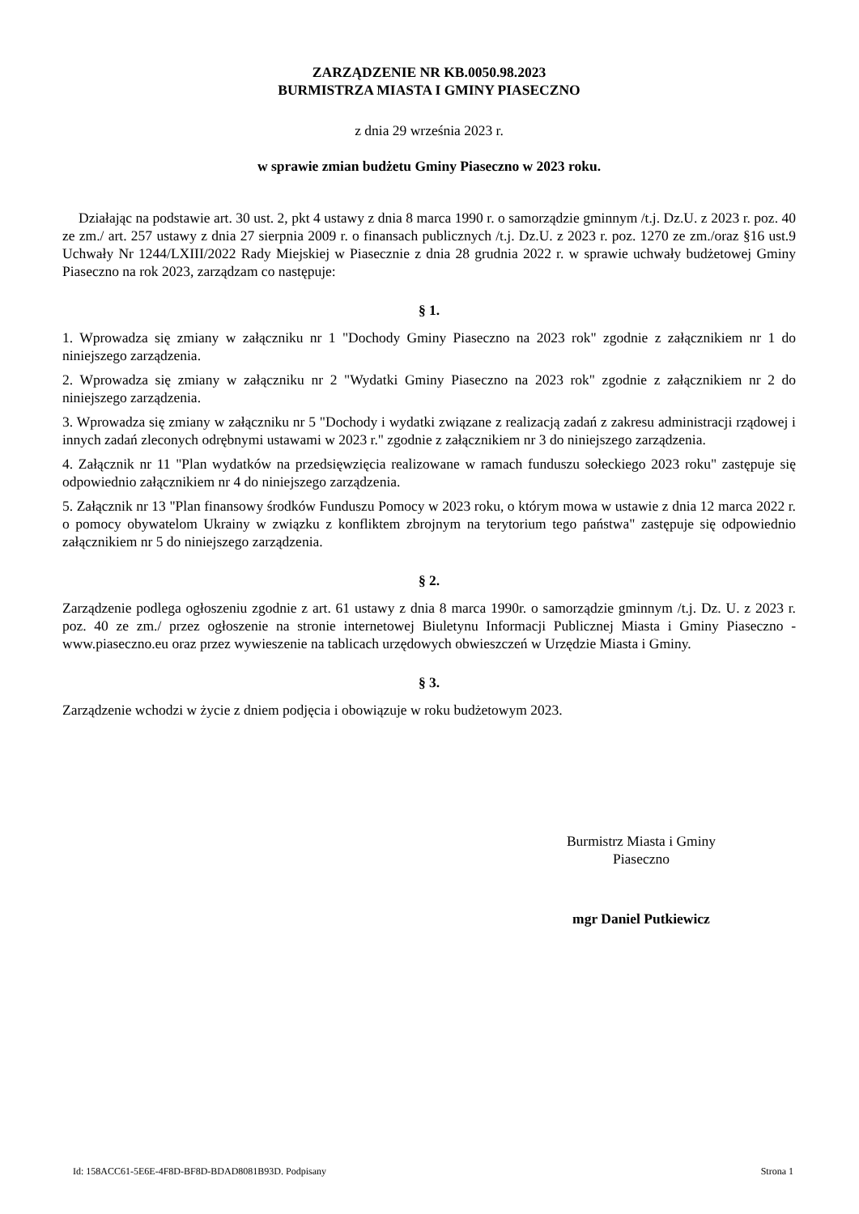ZARZĄDZENIE NR KB.0050.98.2023
BURMISTRZA MIASTA I GMINY PIASECZNO
z dnia 29 września 2023 r.
w sprawie zmian budżetu Gminy Piaseczno w 2023 roku.
Działając na podstawie art. 30 ust. 2, pkt 4 ustawy z dnia 8 marca 1990 r. o samorządzie gminnym /t.j. Dz.U. z 2023 r. poz. 40 ze zm./ art. 257 ustawy z dnia 27 sierpnia 2009 r. o finansach publicznych /t.j. Dz.U. z 2023 r. poz. 1270 ze zm./oraz §16 ust.9 Uchwały Nr 1244/LXIII/2022 Rady Miejskiej w Piasecznie z dnia 28 grudnia 2022 r. w sprawie uchwały budżetowej Gminy Piaseczno na rok 2023, zarządzam co następuje:
§ 1.
1. Wprowadza się zmiany w załączniku nr 1 "Dochody Gminy Piaseczno na 2023 rok" zgodnie z załącznikiem nr 1 do niniejszego zarządzenia.
2. Wprowadza się zmiany w załączniku nr 2 "Wydatki Gminy Piaseczno na 2023 rok" zgodnie z załącznikiem nr 2 do niniejszego zarządzenia.
3. Wprowadza się zmiany w załączniku nr 5 "Dochody i wydatki związane z realizacją zadań z zakresu administracji rządowej i innych zadań zleconych odrębnymi ustawami w 2023 r." zgodnie z załącznikiem nr 3 do niniejszego zarządzenia.
4. Załącznik nr 11 "Plan wydatków na przedsięwzięcia realizowane w ramach funduszu sołeckiego 2023 roku" zastępuje się odpowiednio załącznikiem nr 4 do niniejszego zarządzenia.
5. Załącznik nr 13 "Plan finansowy środków Funduszu Pomocy w 2023 roku, o którym mowa w ustawie z dnia 12 marca 2022 r. o pomocy obywatelom Ukrainy w związku z konfliktem zbrojnym na terytorium tego państwa" zastępuje się odpowiednio załącznikiem nr 5 do niniejszego zarządzenia.
§ 2.
Zarządzenie podlega ogłoszeniu zgodnie z art. 61 ustawy z dnia 8 marca 1990r. o samorządzie gminnym /t.j. Dz. U. z 2023 r. poz. 40 ze zm./ przez ogłoszenie na stronie internetowej Biuletynu Informacji Publicznej Miasta i Gminy Piaseczno - www.piaseczno.eu oraz przez wywieszenie na tablicach urzędowych obwieszczeń w Urzędzie Miasta i Gminy.
§ 3.
Zarządzenie wchodzi w życie z dniem podjęcia i obowiązuje w roku budżetowym 2023.
Burmistrz Miasta i Gminy
Piaseczno
mgr Daniel Putkiewicz
Id: 158ACC61-5E6E-4F8D-BF8D-BDAD8081B93D. Podpisany Strona 1